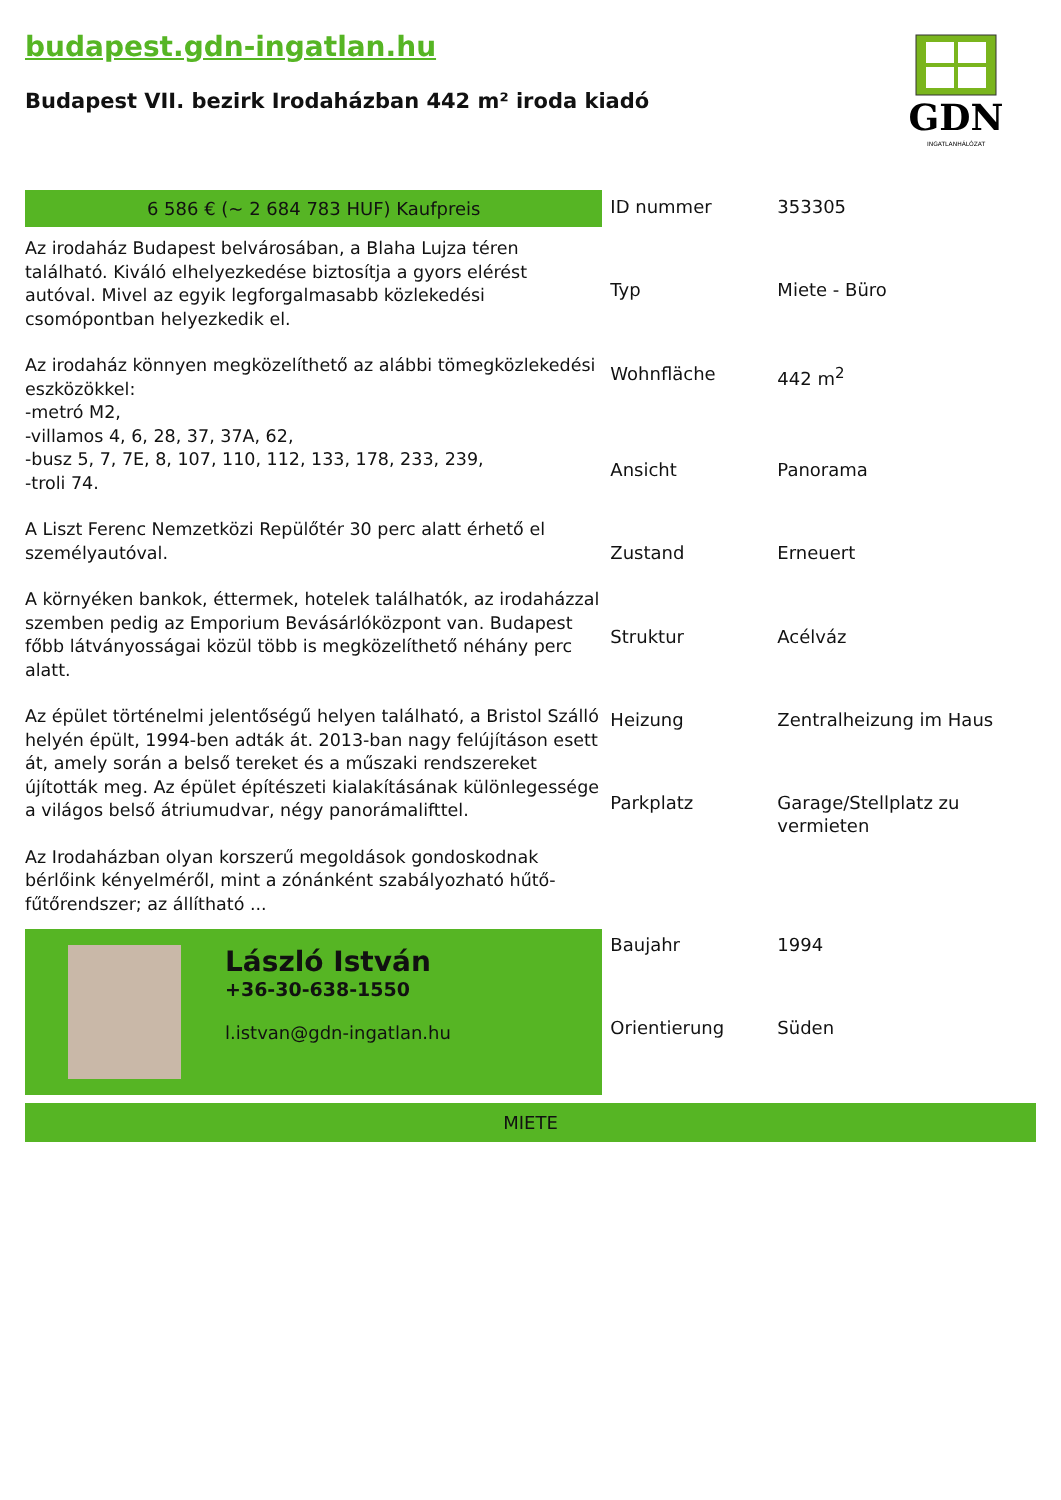budapest.gdn-ingatlan.hu
Budapest VII. bezirk Irodaházban 442 m² iroda kiadó
GDN
INGATLANHÁLÓZAT
6 586 € (~ 2 684 783 HUF) Kaufpreis
Az irodaház Budapest belvárosában, a Blaha Lujza téren található. Kiváló elhelyezkedése biztosítja a gyors elérést autóval. Mivel az egyik legforgalmasabb közlekedési csomópontban helyezkedik el.
Az irodaház könnyen megközelíthető az alábbi tömegközlekedési eszközökkel:
-metró M2,
-villamos 4, 6, 28, 37, 37A, 62,
-busz 5, 7, 7E, 8, 107, 110, 112, 133, 178, 233, 239,
-troli 74.
A Liszt Ferenc Nemzetközi Repülőtér 30 perc alatt érhető el személyautóval.
A környéken bankok, éttermek, hotelek találhatók, az irodaházzal szemben pedig az Emporium Bevásárlóközpont van. Budapest főbb látványosságai közül több is megközelíthető néhány perc alatt.
Az épület történelmi jelentőségű helyen található, a Bristol Szálló helyén épült, 1994-ben adták át. 2013-ban nagy felújításon esett át, amely során a belső tereket és a műszaki rendszereket újították meg. Az épület építészeti kialakításának különlegessége a világos belső átriumudvar, négy panorámalifttel.
Az Irodaházban olyan korszerű megoldások gondoskodnak bérlőink kényelméről, mint a zónánként szabályozható hűtő-fűtőrendszer; az állítható ...
László István
+36-30-638-1550
l.istvan@gdn-ingatlan.hu
| ID nummer | 353305 |
| Typ | Miete - Büro |
| Wohnfläche | 442 m<sup>2</sup> |
| Ansicht | Panorama |
| Zustand | Erneuert |
| Struktur | Acélváz |
| Heizung | Zentralheizung im Haus |
| Parkplatz | Garage/Stellplatz zu vermieten |
| Baujahr | 1994 |
| Orientierung | Süden |
MIETE